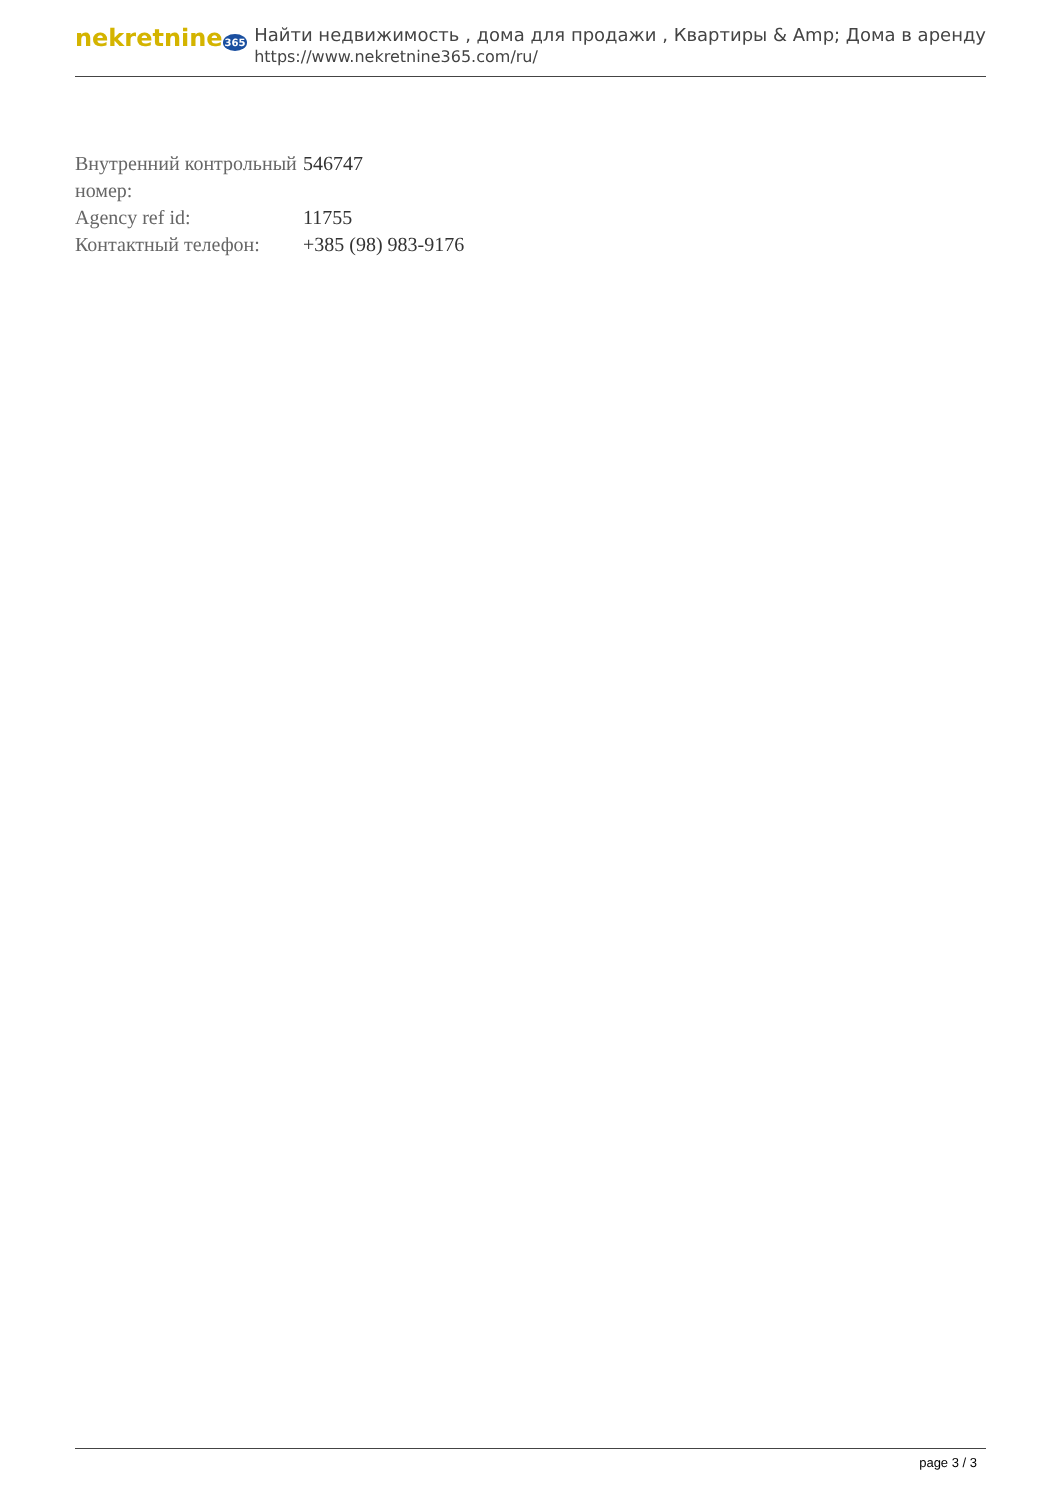nekretnine365
Найти недвижимость , дома для продажи , Квартиры & Amp; Дома в аренду
https://www.nekretnine365.com/ru/
| Внутренний контрольный номер: | 546747 |
| Agency ref id: | 11755 |
| Контактный телефон: | +385 (98) 983-9176 |
page 3 / 3